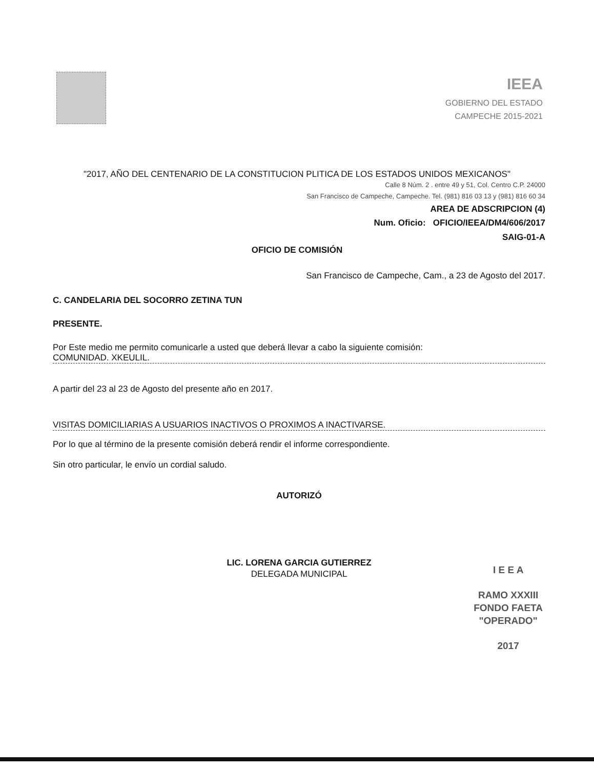IEEA
GOBIERNO DEL ESTADO
CAMPECHE 2015-2021
"2017, AÑO DEL CENTENARIO DE LA CONSTITUCION PLITICA DE LOS ESTADOS UNIDOS MEXICANOS"
Calle 8 Núm. 2 . entre 49 y 51, Col. Centro C.P. 24000
San Francisco de Campeche, Campeche. Tel. (981) 816 03 13 y (981) 816 60 34
AREA DE ADSCRIPCION (4)
Num. Oficio: OFICIO/IEEA/DM4/606/2017
SAIG-01-A
OFICIO DE COMISIÓN
San Francisco de Campeche, Cam., a 23 de Agosto del 2017.
C. CANDELARIA DEL SOCORRO ZETINA TUN
PRESENTE.
Por Este medio me permito comunicarle a usted que deberá llevar a cabo la siguiente comisión:
COMUNIDAD. XKEULIL.
A partir del 23 al 23 de Agosto del presente año en 2017.
VISITAS DOMICILIARIAS A USUARIOS INACTIVOS O PROXIMOS A INACTIVARSE.
Por lo que al término de la presente comisión deberá rendir el informe correspondiente.
Sin otro particular, le envío un cordial saludo.
AUTORIZÓ
LIC. LORENA GARCIA GUTIERREZ
DELEGADA MUNICIPAL
I E E A
RAMO XXXIII
FONDO FAETA
"OPERADO"
2017